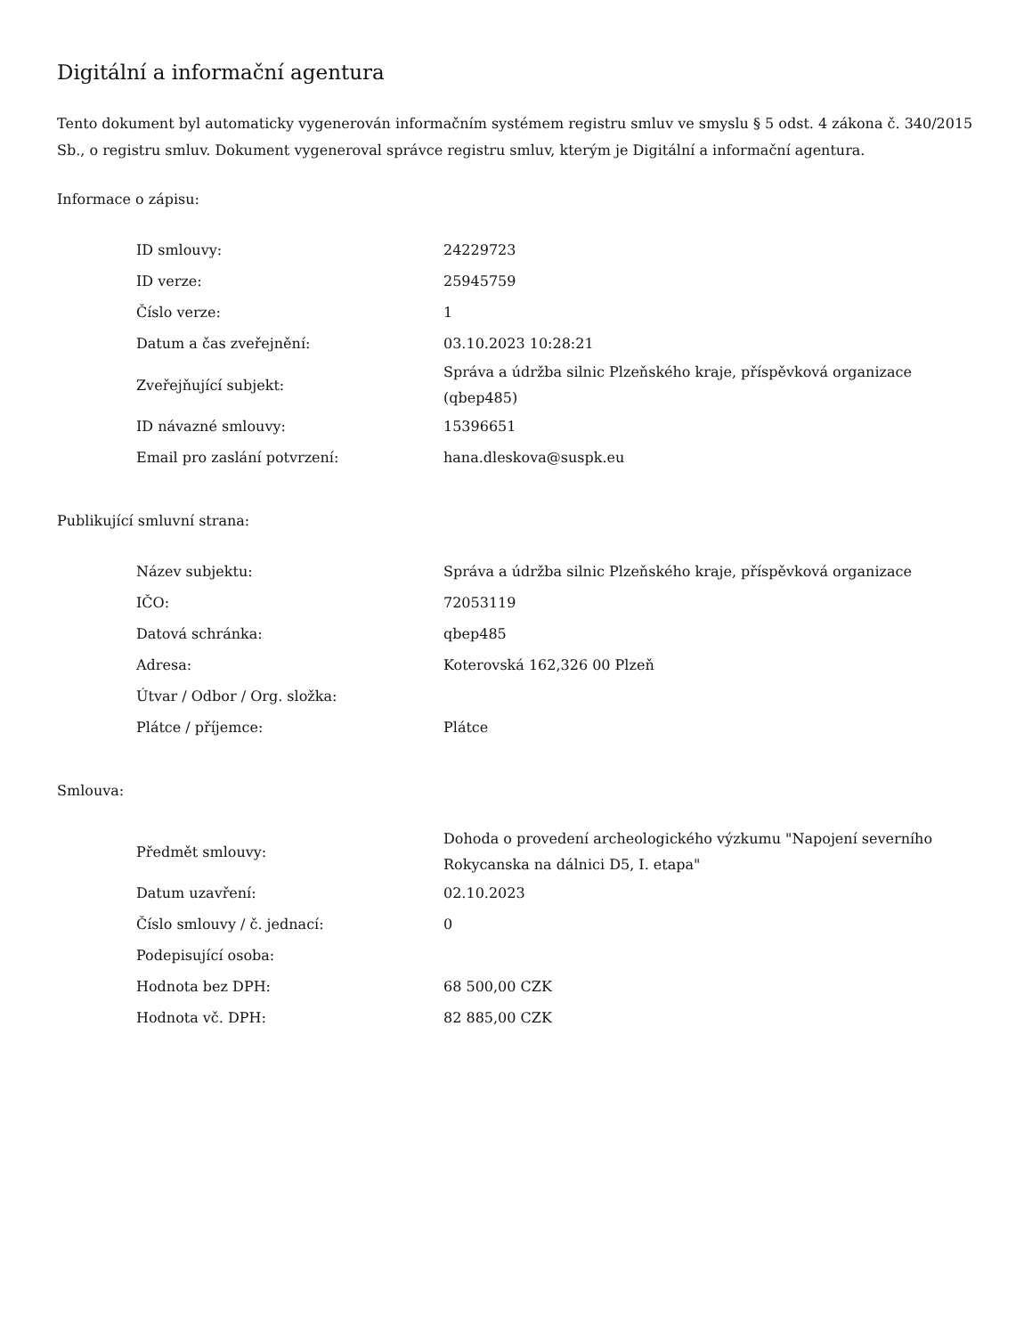Digitální a informační agentura
Tento dokument byl automaticky vygenerován informačním systémem registru smluv ve smyslu § 5 odst. 4 zákona č. 340/2015 Sb., o registru smluv. Dokument vygeneroval správce registru smluv, kterým je Digitální a informační agentura.
Informace o zápisu:
| ID smlouvy: | 24229723 |
| ID verze: | 25945759 |
| Číslo verze: | 1 |
| Datum a čas zveřejnění: | 03.10.2023 10:28:21 |
| Zveřejňující subjekt: | Správa a údržba silnic Plzeňského kraje, příspěvková organizace (qbep485) |
| ID návazné smlouvy: | 15396651 |
| Email pro zaslání potvrzení: | hana.dleskova@suspk.eu |
Publikující smluvní strana:
| Název subjektu: | Správa a údržba silnic Plzeňského kraje, příspěvková organizace |
| IČO: | 72053119 |
| Datová schránka: | qbep485 |
| Adresa: | Koterovská 162,326 00 Plzeň |
| Útvar / Odbor / Org. složka: | |
| Plátce / příjemce: | Plátce |
Smlouva:
| Předmět smlouvy: | Dohoda o provedení archeologického výzkumu "Napojení severního Rokycanska na dálnici D5, I. etapa" |
| Datum uzavření: | 02.10.2023 |
| Číslo smlouvy / č. jednací: | 0 |
| Podepisující osoba: | |
| Hodnota bez DPH: | 68 500,00 CZK |
| Hodnota vč. DPH: | 82 885,00 CZK |